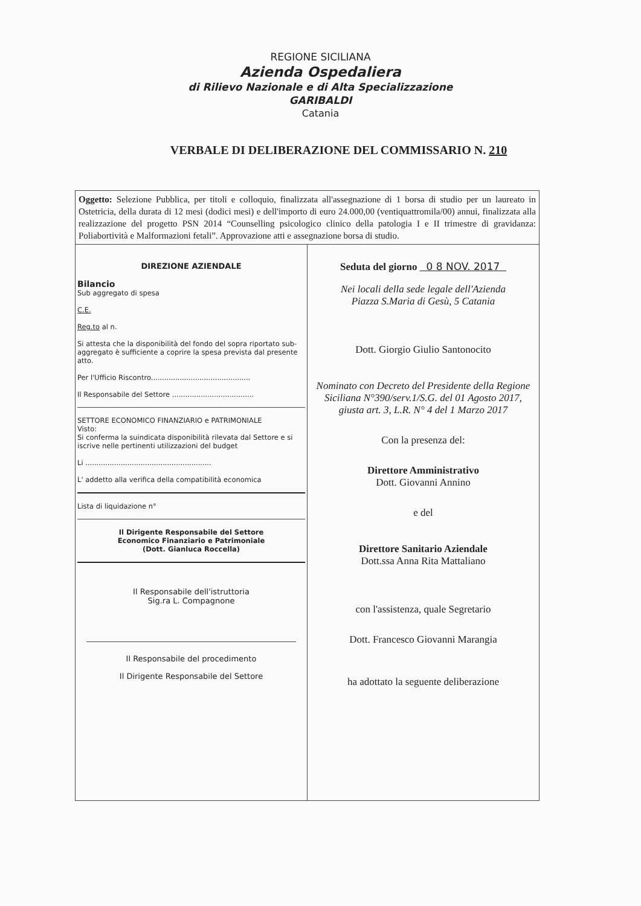REGIONE SICILIANA
Azienda Ospedaliera
di Rilievo Nazionale e di Alta Specializzazione
GARIBALDI
Catania
VERBALE DI DELIBERAZIONE DEL COMMISSARIO N. 210
Oggetto: Selezione Pubblica, per titoli e colloquio, finalizzata all'assegnazione di 1 borsa di studio per un laureato in Ostetricia, della durata di 12 mesi (dodici mesi) e dell'importo di euro 24.000,00 (ventiquattromila/00) annui, finalizzata alla realizzazione del progetto PSN 2014 “Counselling psicologico clinico della patologia I e II trimestre di gravidanza: Poliabortività e Malformazioni fetali”. Approvazione atti e assegnazione borsa di studio.
DIREZIONE AZIENDALE
Bilancio
Sub aggregato di spesa
C.E.
Reg.to al n.
Si attesta che la disponibilità del fondo del sopra riportato sub-aggregato è sufficiente a coprire la spesa prevista dal presente atto.
Per l'Ufficio Riscontro.............................................
Il Responsabile del Settore .....................................
SETTORE ECONOMICO FINANZIARIO e PATRIMONIALE
Visto:
Si conferma la suindicata disponibilità rilevata dal Settore e si iscrive nelle pertinenti utilizzazioni del budget
Li .........................................................
L' addetto alla verifica della compatibilità economica
Lista di liquidazione n°
Il Dirigente Responsabile del Settore
Economico Finanziario e Patrimoniale
(Dott. Gianluca Roccella)
Il Responsabile dell'istruttoria
Sig.ra L. Compagnone
Il Responsabile del procedimento
Il Dirigente Responsabile del Settore
Seduta del giorno 0 8 NOV. 2017
Nei locali della sede legale dell'Azienda
Piazza S.Maria di Gesù, 5 Catania
Dott. Giorgio Giulio Santonocito
Nominato con Decreto del Presidente della Regione Siciliana N°390/serv.1/S.G. del 01 Agosto 2017, giusta art. 3, L.R. N° 4 del 1 Marzo 2017
Con la presenza del:
Direttore Amministrativo
Dott. Giovanni Annino
e del
Direttore Sanitario Aziendale
Dott.ssa Anna Rita Mattaliano
con l'assistenza, quale Segretario
Dott. Francesco Giovanni Marangia
ha adottato la seguente deliberazione